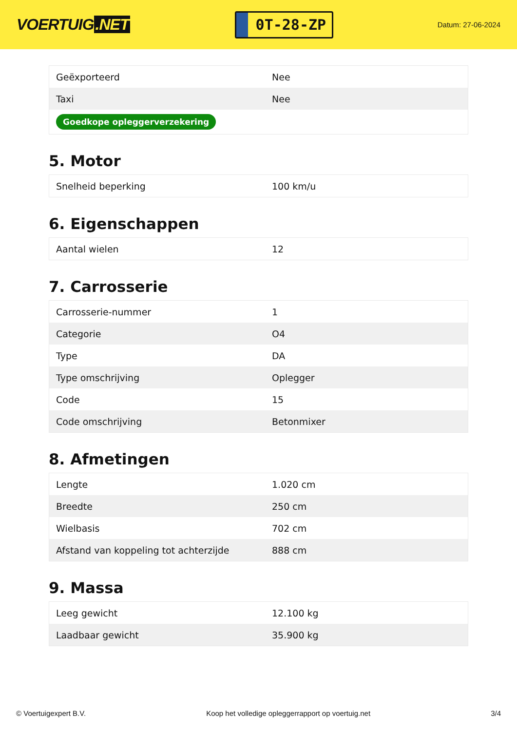VOERTUIG.NET
0T-28-ZP
Datum: 27-06-2024
| Geëxporteerd | Nee |
| Taxi | Nee |
| Goedkope opleggerverzekering | |
5. Motor
| Snelheid beperking | 100 km/u |
6. Eigenschappen
| Aantal wielen | 12 |
7. Carrosserie
| Carrosserie-nummer | 1 |
| Categorie | O4 |
| Type | DA |
| Type omschrijving | Oplegger |
| Code | 15 |
| Code omschrijving | Betonmixer |
8. Afmetingen
| Lengte | 1.020 cm |
| Breedte | 250 cm |
| Wielbasis | 702 cm |
| Afstand van koppeling tot achterzijde | 888 cm |
9. Massa
| Leeg gewicht | 12.100 kg |
| Laadbaar gewicht | 35.900 kg |
© Voertuigexpert B.V. Koop het volledige opleggerrapport op voertuig.net 3/4